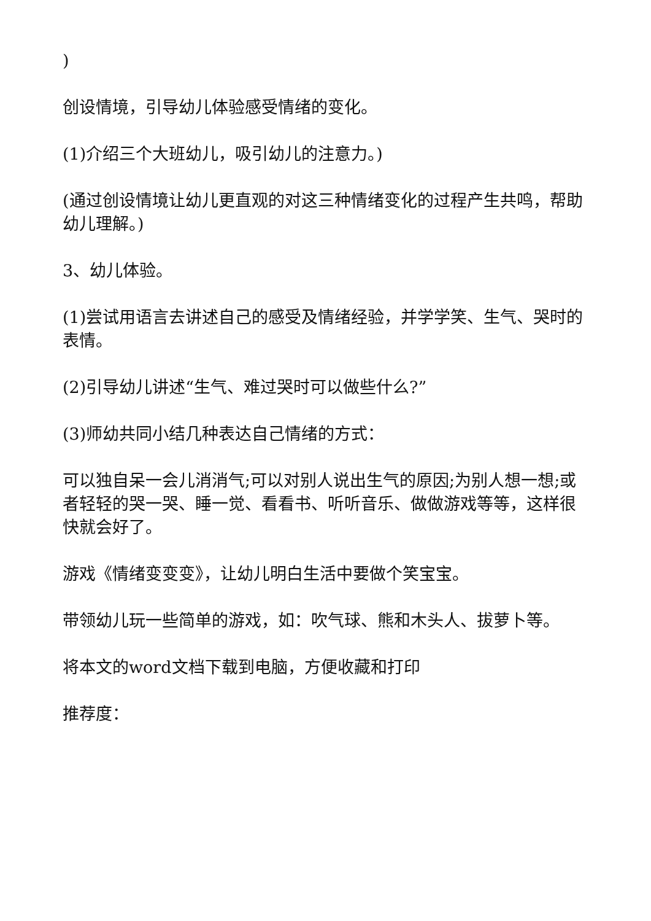)
创设情境，引导幼儿体验感受情绪的变化。
(1)介绍三个大班幼儿，吸引幼儿的注意力。)
(通过创设情境让幼儿更直观的对这三种情绪变化的过程产生共鸣，帮助幼儿理解。)
3、幼儿体验。
(1)尝试用语言去讲述自己的感受及情绪经验，并学学笑、生气、哭时的表情。
(2)引导幼儿讲述“生气、难过哭时可以做些什么?”
(3)师幼共同小结几种表达自己情绪的方式：
可以独自呆一会儿消消气;可以对别人说出生气的原因;为别人想一想;或者轻轻的哭一哭、睡一觉、看看书、听听音乐、做做游戏等等，这样很快就会好了。
游戏《情绪变变变》，让幼儿明白生活中要做个笑宝宝。
带领幼儿玩一些简单的游戏，如：吹气球、熊和木头人、拔萝卜等。
将本文的word文档下载到电脑，方便收藏和打印
推荐度：